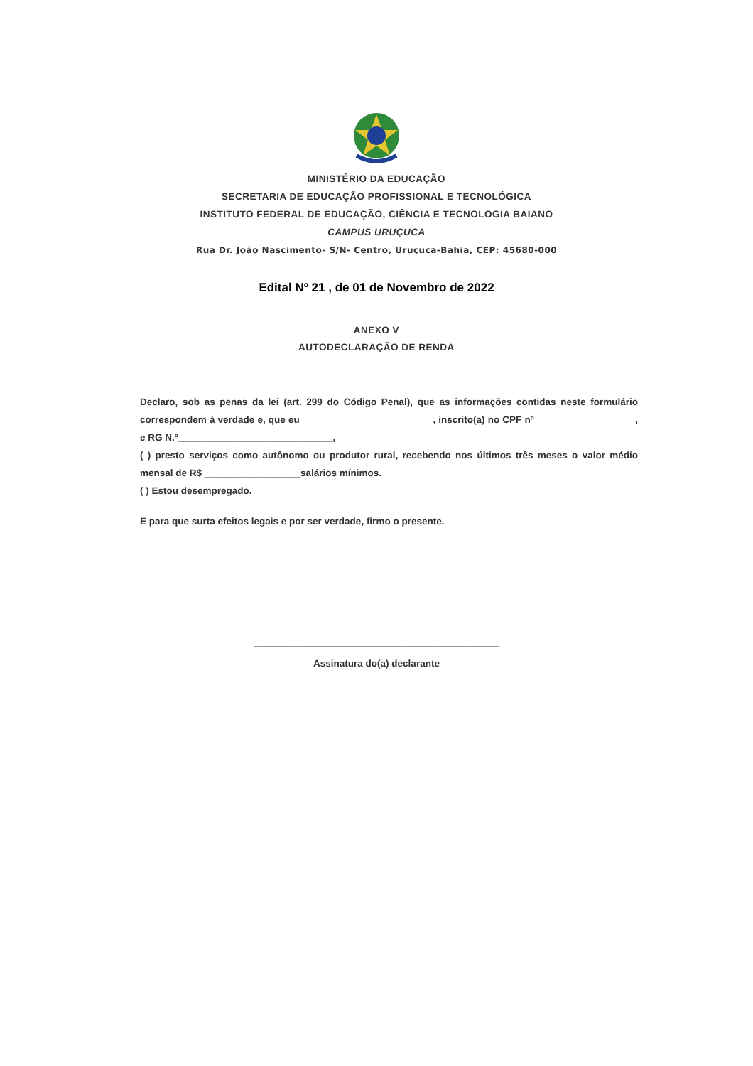MINISTÉRIO DA EDUCAÇÃO
SECRETARIA DE EDUCAÇÃO PROFISSIONAL E TECNOLÓGICA
INSTITUTO FEDERAL DE EDUCAÇÃO, CIÊNCIA E TECNOLOGIA BAIANO
CAMPUS URUÇUCA
Rua Dr. João Nascimento- S/N- Centro, Uruçuca-Bahia, CEP: 45680-000
Edital Nº 21 , de 01 de Novembro de 2022
ANEXO V
AUTODECLARAÇÃO DE RENDA
Declaro, sob as penas da lei (art. 299 do Código Penal), que as informações contidas neste formulário correspondem à verdade e, que eu_________________________, inscrito(a) no CPF nº___________________, e RG N.º_____________________________,
( ) presto serviços como autônomo ou produtor rural, recebendo nos últimos três meses o valor médio mensal de R$ __________________salários mínimos.
( ) Estou desempregado.
E para que surta efeitos legais e por ser verdade, firmo o presente.
______________________________________________
Assinatura do(a) declarante